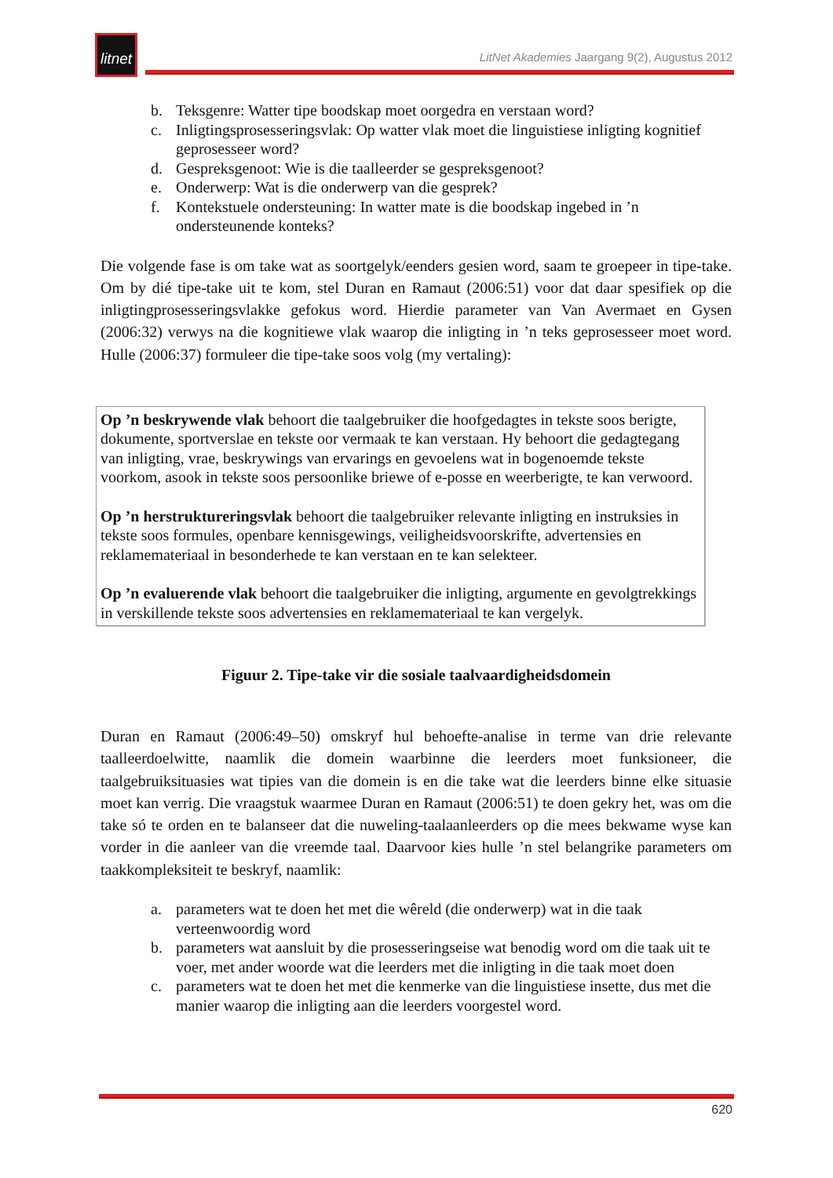litnet
LitNet Akademies Jaargang 9(2), Augustus 2012
b. Teksgenre: Watter tipe boodskap moet oorgedra en verstaan word?
c. Inligtingsprosesseringsvlak: Op watter vlak moet die linguistiese inligting kognitief geprosesseer word?
d. Gespreksgenoot: Wie is die taalleerder se gespreksgenoot?
e. Onderwerp: Wat is die onderwerp van die gesprek?
f. Kontekstuele ondersteuning: In watter mate is die boodskap ingebed in ’n ondersteunende konteks?
Die volgende fase is om take wat as soortgelyk/eenders gesien word, saam te groepeer in tipe-take. Om by dié tipe-take uit te kom, stel Duran en Ramaut (2006:51) voor dat daar spesifiek op die inligtingprosesseringsvlakke gefokus word. Hierdie parameter van Van Avermaet en Gysen (2006:32) verwys na die kognitiewe vlak waarop die inligting in ’n teks geprosesseer moet word. Hulle (2006:37) formuleer die tipe-take soos volg (my vertaling):
Op ’n beskrywende vlak behoort die taalgebruiker die hoofgedagtes in tekste soos berigte, dokumente, sportverslae en tekste oor vermaak te kan verstaan. Hy behoort die gedagtegang van inligting, vrae, beskrywings van ervarings en gevoelens wat in bogenoemde tekste voorkom, asook in tekste soos persoonlike briewe of e-posse en weerberigte, te kan verwoord.
Op ’n herstruktureringsvlak behoort die taalgebruiker relevante inligting en instruksies in tekste soos formules, openbare kennisgewings, veiligheidsvoorskrifte, advertensies en reklamemateriaal in besonderhede te kan verstaan en te kan selekteer.
Op ’n evaluerende vlak behoort die taalgebruiker die inligting, argumente en gevolgtrekkings in verskillende tekste soos advertensies en reklamemateriaal te kan vergelyk.
Figuur 2. Tipe-take vir die sosiale taalvaardigheidsdomein
Duran en Ramaut (2006:49–50) omskryf hul behoefte-analise in terme van drie relevante taalleerdoelwitte, naamlik die domein waarbinne die leerders moet funksioneer, die taalgebruiksituasies wat tipies van die domein is en die take wat die leerders binne elke situasie moet kan verrig. Die vraagstuk waarmee Duran en Ramaut (2006:51) te doen gekry het, was om die take só te orden en te balanseer dat die nuweling-taalaanleerders op die mees bekwame wyse kan vorder in die aanleer van die vreemde taal. Daarvoor kies hulle ’n stel belangrike parameters om taakkompleksiteit te beskryf, naamlik:
a. parameters wat te doen het met die wêreld (die onderwerp) wat in die taak verteenwoordig word
b. parameters wat aansluit by die prosesseringseise wat benodig word om die taak uit te voer, met ander woorde wat die leerders met die inligting in die taak moet doen
c. parameters wat te doen het met die kenmerke van die linguistiese insette, dus met die manier waarop die inligting aan die leerders voorgestel word.
620